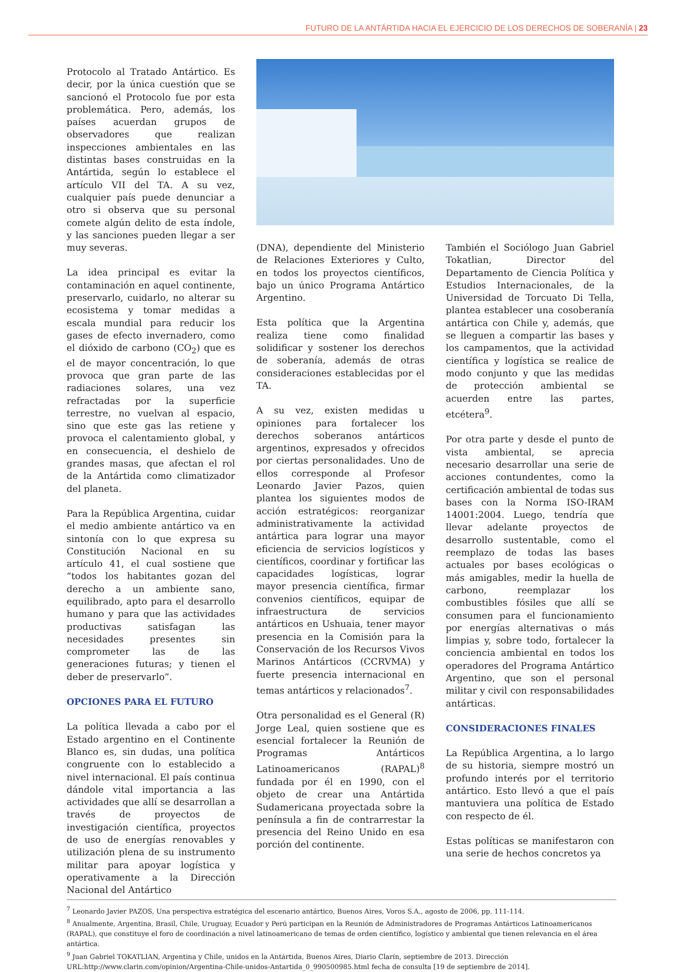FUTURO DE LA ANTÁRTIDA HACIA EL EJERCICIO DE LOS DERECHOS DE SOBERANÍA | 23
Protocolo al Tratado Antártico. Es decir, por la única cuestión que se sancionó el Protocolo fue por esta problemática. Pero, además, los países acuerdan grupos de observadores que realizan inspecciones ambientales en las distintas bases construidas en la Antártida, según lo establece el artículo VII del TA. A su vez, cualquier país puede denunciar a otro si observa que su personal comete algún delito de esta índole, y las sanciones pueden llegar a ser muy severas.
La idea principal es evitar la contaminación en aquel continente, preservarlo, cuidarlo, no alterar su ecosistema y tomar medidas a escala mundial para reducir los gases de efecto invernadero, como el dióxido de carbono (CO<sub>2</sub>) que es el de mayor concentración, lo que provoca que gran parte de las radiaciones solares, una vez refractadas por la superficie terrestre, no vuelvan al espacio, sino que este gas las retiene y provoca el calentamiento global, y en consecuencia, el deshielo de grandes masas, que afectan el rol de la Antártida como climatizador del planeta.
Para la República Argentina, cuidar el medio ambiente antártico va en sintonía con lo que expresa su Constitución Nacional en su artículo 41, el cual sostiene que “todos los habitantes gozan del derecho a un ambiente sano, equilibrado, apto para el desarrollo humano y para que las actividades productivas satisfagan las necesidades presentes sin comprometer las de las generaciones futuras; y tienen el deber de preservarlo”.
OPCIONES PARA EL FUTURO
La política llevada a cabo por el Estado argentino en el Continente Blanco es, sin dudas, una política congruente con lo establecido a nivel internacional. El país continua dándole vital importancia a las actividades que allí se desarrollan a través de proyectos de investigación científica, proyectos de uso de energías renovables y utilización plena de su instrumento militar para apoyar logística y operativamente a la Dirección Nacional del Antártico
(DNA), dependiente del Ministerio de Relaciones Exteriores y Culto, en todos los proyectos científicos, bajo un único Programa Antártico Argentino.
Esta política que la Argentina realiza tiene como finalidad solidificar y sostener los derechos de soberanía, además de otras consideraciones establecidas por el TA.
A su vez, existen medidas u opiniones para fortalecer los derechos soberanos antárticos argentinos, expresados y ofrecidos por ciertas personalidades. Uno de ellos corresponde al Profesor Leonardo Javier Pazos, quien plantea los siguientes modos de acción estratégicos: reorganizar administrativamente la actividad antártica para lograr una mayor eficiencia de servicios logísticos y científicos, coordinar y fortificar las capacidades logísticas, lograr mayor presencia científica, firmar convenios científicos, equipar de infraestructura de servicios antárticos en Ushuaia, tener mayor presencia en la Comisión para la Conservación de los Recursos Vivos Marinos Antárticos (CCRVMA) y fuerte presencia internacional en temas antárticos y relacionados<sup>7</sup>.
Otra personalidad es el General (R) Jorge Leal, quien sostiene que es esencial fortalecer la Reunión de Programas Antárticos Latinoamericanos (RAPAL)<sup>8</sup> fundada por él en 1990, con el objeto de crear una Antártida Sudamericana proyectada sobre la península a fin de contrarrestar la presencia del Reino Unido en esa porción del continente.
También el Sociólogo Juan Gabriel Tokatlian, Director del Departamento de Ciencia Política y Estudios Internacionales, de la Universidad de Torcuato Di Tella, plantea establecer una cosoberanía antártica con Chile y, además, que se lleguen a compartir las bases y los campamentos, que la actividad científica y logística se realice de modo conjunto y que las medidas de protección ambiental se acuerden entre las partes, etcétera<sup>9</sup>.
Por otra parte y desde el punto de vista ambiental, se aprecia necesario desarrollar una serie de acciones contundentes, como la certificación ambiental de todas sus bases con la Norma ISO-IRAM 14001:2004. Luego, tendría que llevar adelante proyectos de desarrollo sustentable, como el reemplazo de todas las bases actuales por bases ecológicas o más amigables, medir la huella de carbono, reemplazar los combustibles fósiles que allí se consumen para el funcionamiento por energías alternativas o más limpias y, sobre todo, fortalecer la conciencia ambiental en todos los operadores del Programa Antártico Argentino, que son el personal militar y civil con responsabilidades antárticas.
CONSIDERACIONES FINALES
La República Argentina, a lo largo de su historia, siempre mostró un profundo interés por el territorio antártico. Esto llevó a que el país mantuviera una política de Estado con respecto de él.
Estas políticas se manifestaron con una serie de hechos concretos ya
<sup>7</sup> Leonardo Javier PAZOS, Una perspectiva estratégica del escenario antártico, Buenos Aires, Voros S.A., agosto de 2006, pp. 111-114.
<sup>8</sup> Anualmente, Argentina, Brasil, Chile, Uruguay, Ecuador y Perú participan en la Reunión de Administradores de Programas Antárticos Latinoamericanos (RAPAL), que constituye el foro de coordinación a nivel latinoamericano de temas de orden científico, logístico y ambiental que tienen relevancia en el área antártica.
<sup>9</sup> Juan Gabriel TOKATLIAN, Argentina y Chile, unidos en la Antártida, Buenos Aires, Diario Clarín, septiembre de 2013. Dirección URL:http://www.clarin.com/opinion/Argentina-Chile-unidos-Antartida_0_990500985.html fecha de consulta [19 de septiembre de 2014].